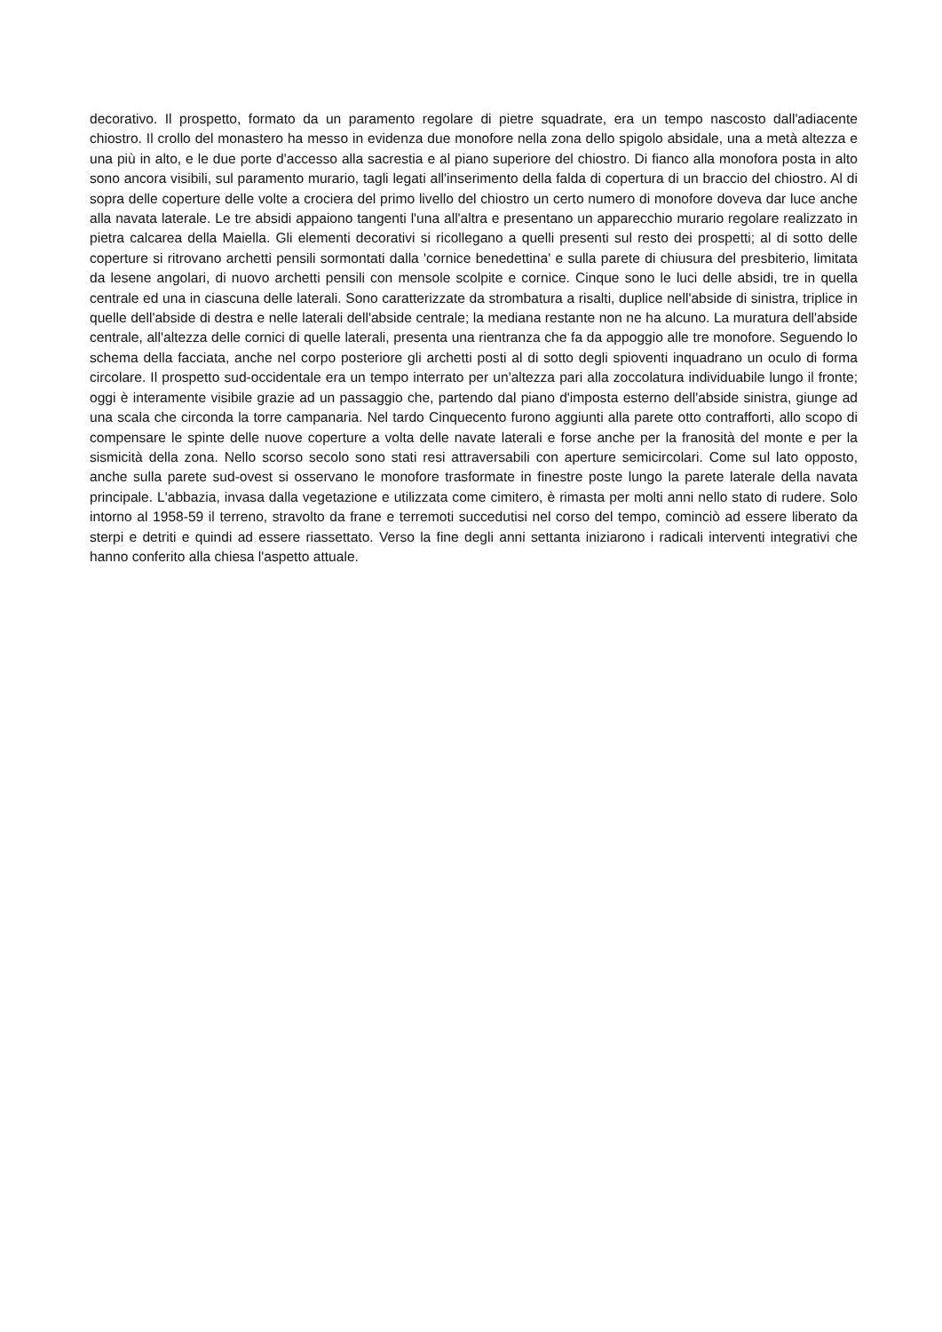decorativo. Il prospetto, formato da un paramento regolare di pietre squadrate, era un tempo nascosto dall'adiacente chiostro. Il crollo del monastero ha messo in evidenza due monofore nella zona dello spigolo absidale, una a metà altezza e una più in alto, e le due porte d'accesso alla sacrestia e al piano superiore del chiostro. Di fianco alla monofora posta in alto sono ancora visibili, sul paramento murario, tagli legati all'inserimento della falda di copertura di un braccio del chiostro. Al di sopra delle coperture delle volte a crociera del primo livello del chiostro un certo numero di monofore doveva dar luce anche alla navata laterale. Le tre absidi appaiono tangenti l'una all'altra e presentano un apparecchio murario regolare realizzato in pietra calcarea della Maiella. Gli elementi decorativi si ricollegano a quelli presenti sul resto dei prospetti; al di sotto delle coperture si ritrovano archetti pensili sormontati dalla 'cornice benedettina' e sulla parete di chiusura del presbiterio, limitata da lesene angolari, di nuovo archetti pensili con mensole scolpite e cornice. Cinque sono le luci delle absidi, tre in quella centrale ed una in ciascuna delle laterali. Sono caratterizzate da strombatura a risalti, duplice nell'abside di sinistra, triplice in quelle dell'abside di destra e nelle laterali dell'abside centrale; la mediana restante non ne ha alcuno. La muratura dell'abside centrale, all'altezza delle cornici di quelle laterali, presenta una rientranza che fa da appoggio alle tre monofore. Seguendo lo schema della facciata, anche nel corpo posteriore gli archetti posti al di sotto degli spioventi inquadrano un oculo di forma circolare. Il prospetto sud-occidentale era un tempo interrato per un'altezza pari alla zoccolatura individuabile lungo il fronte; oggi è interamente visibile grazie ad un passaggio che, partendo dal piano d'imposta esterno dell'abside sinistra, giunge ad una scala che circonda la torre campanaria. Nel tardo Cinquecento furono aggiunti alla parete otto contrafforti, allo scopo di compensare le spinte delle nuove coperture a volta delle navate laterali e forse anche per la franosità del monte e per la sismicità della zona. Nello scorso secolo sono stati resi attraversabili con aperture semicircolari. Come sul lato opposto, anche sulla parete sud-ovest si osservano le monofore trasformate in finestre poste lungo la parete laterale della navata principale. L'abbazia, invasa dalla vegetazione e utilizzata come cimitero, è rimasta per molti anni nello stato di rudere. Solo intorno al 1958-59 il terreno, stravolto da frane e terremoti succedutisi nel corso del tempo, cominciò ad essere liberato da sterpi e detriti e quindi ad essere riassettato. Verso la fine degli anni settanta iniziarono i radicali interventi integrativi che hanno conferito alla chiesa l'aspetto attuale.